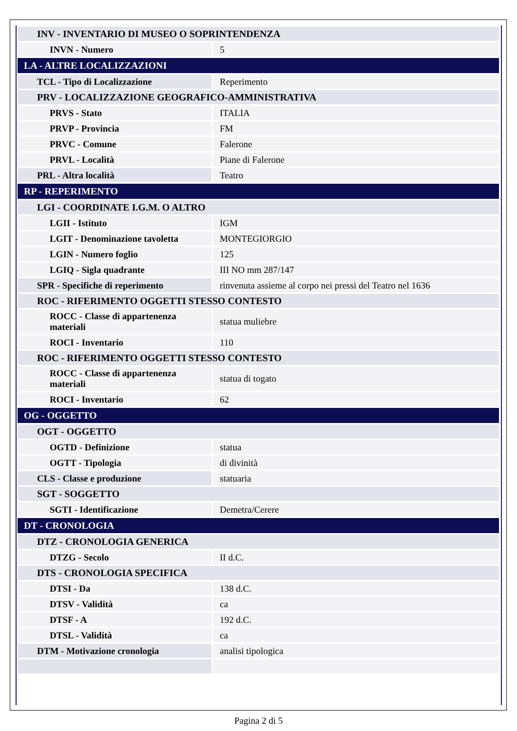| INV - INVENTARIO DI MUSEO O SOPRINTENDENZA | |
| INVN - Numero | 5 |
| LA - ALTRE LOCALIZZAZIONI | |
| TCL - Tipo di Localizzazione | Reperimento |
| PRV - LOCALIZZAZIONE GEOGRAFICO-AMMINISTRATIVA | |
| PRVS - Stato | ITALIA |
| PRVP - Provincia | FM |
| PRVC - Comune | Falerone |
| PRVL - Località | Piane di Falerone |
| PRL - Altra località | Teatro |
| RP - REPERIMENTO | |
| LGI - COORDINATE I.G.M. O ALTRO | |
| LGII - Istituto | IGM |
| LGIT - Denominazione tavoletta | MONTEGIORGIO |
| LGIN - Numero foglio | 125 |
| LGIQ - Sigla quadrante | III NO mm 287/147 |
| SPR - Specifiche di reperimento | rinvenuta assieme al corpo nei pressi del Teatro nel 1636 |
| ROC - RIFERIMENTO OGGETTI STESSO CONTESTO | |
| ROCC - Classe di appartenenza materiali | statua muliebre |
| ROCI - Inventario | 110 |
| ROC - RIFERIMENTO OGGETTI STESSO CONTESTO | |
| ROCC - Classe di appartenenza materiali | statua di togato |
| ROCI - Inventario | 62 |
| OG - OGGETTO | |
| OGT - OGGETTO | |
| OGTD - Definizione | statua |
| OGTT - Tipologia | di divinità |
| CLS - Classe e produzione | statuaria |
| SGT - SOGGETTO | |
| SGTI - Identificazione | Demetra/Cerere |
| DT - CRONOLOGIA | |
| DTZ - CRONOLOGIA GENERICA | |
| DTZG - Secolo | II d.C. |
| DTS - CRONOLOGIA SPECIFICA | |
| DTSI - Da | 138 d.C. |
| DTSV - Validità | ca |
| DTSF - A | 192 d.C. |
| DTSL - Validità | ca |
| DTM - Motivazione cronologia | analisi tipologica |
Pagina 2 di 5